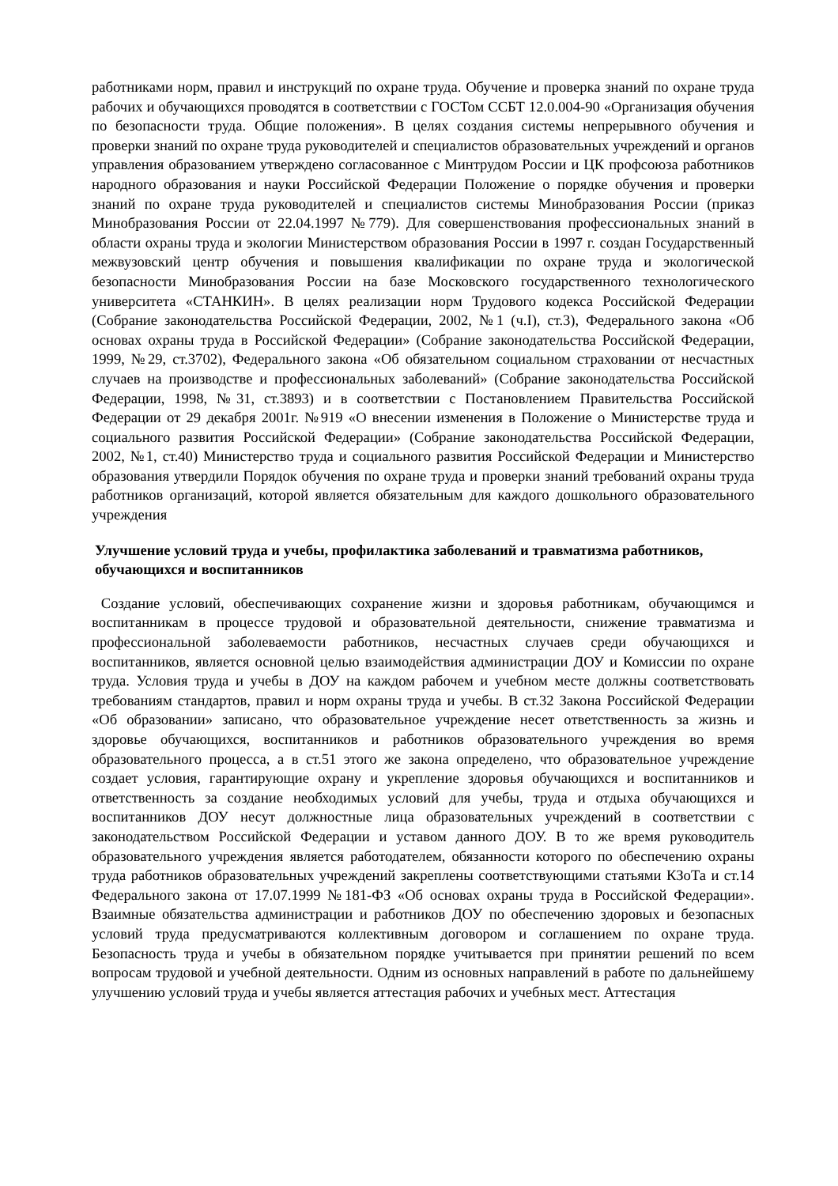работниками норм, правил и инструкций по охране труда. Обучение и проверка знаний по охране труда рабочих и обучающихся проводятся в соответствии с ГОСТом ССБТ 12.0.004-90 «Организация обучения по безопасности труда. Общие положения». В целях создания системы непрерывного обучения и проверки знаний по охране труда руководителей и специалистов образовательных учреждений и органов управления образованием утверждено согласованное с Минтрудом России и ЦК профсоюза работников народного образования и науки Российской Федерации Положение о порядке обучения и проверки знаний по охране труда руководителей и специалистов системы Минобразования России (приказ Минобразования России от 22.04.1997 №779). Для совершенствования профессиональных знаний в области охраны труда и экологии Министерством образования России в 1997 г. создан Государственный межвузовский центр обучения и повышения квалификации по охране труда и экологической безопасности Минобразования России на базе Московского государственного технологического университета «СТАНКИН». В целях реализации норм Трудового кодекса Российской Федерации (Собрание законодательства Российской Федерации, 2002, №1 (ч.I), ст.3), Федерального закона «Об основах охраны труда в Российской Федерации» (Собрание законодательства Российской Федерации, 1999, №29, ст.3702), Федерального закона «Об обязательном социальном страховании от несчастных случаев на производстве и профессиональных заболеваний» (Собрание законодательства Российской Федерации, 1998, №31, ст.3893) и в соответствии с Постановлением Правительства Российской Федерации от 29 декабря 2001г. №919 «О внесении изменения в Положение о Министерстве труда и социального развития Российской Федерации» (Собрание законодательства Российской Федерации, 2002, №1, ст.40) Министерство труда и социального развития Российской Федерации и Министерство образования утвердили Порядок обучения по охране труда и проверки знаний требований охраны труда работников организаций, которой является обязательным для каждого дошкольного образовательного учреждения
Улучшение условий труда и учебы, профилактика заболеваний и травматизма работников, обучающихся и воспитанников
Создание условий, обеспечивающих сохранение жизни и здоровья работникам, обучающимся и воспитанникам в процессе трудовой и образовательной деятельности, снижение травматизма и профессиональной заболеваемости работников, несчастных случаев среди обучающихся и воспитанников, является основной целью взаимодействия администрации ДОУ и Комиссии по охране труда. Условия труда и учебы в ДОУ на каждом рабочем и учебном месте должны соответствовать требованиям стандартов, правил и норм охраны труда и учебы. В ст.32 Закона Российской Федерации «Об образовании» записано, что образовательное учреждение несет ответственность за жизнь и здоровье обучающихся, воспитанников и работников образовательного учреждения во время образовательного процесса, а в ст.51 этого же закона определено, что образовательное учреждение создает условия, гарантирующие охрану и укрепление здоровья обучающихся и воспитанников и ответственность за создание необходимых условий для учебы, труда и отдыха обучающихся и воспитанников ДОУ несут должностные лица образовательных учреждений в соответствии с законодательством Российской Федерации и уставом данного ДОУ. В то же время руководитель образовательного учреждения является работодателем, обязанности которого по обеспечению охраны труда работников образовательных учреждений закреплены соответствующими статьями КЗоТа и ст.14 Федерального закона от 17.07.1999 №181-ФЗ «Об основах охраны труда в Российской Федерации». Взаимные обязательства администрации и работников ДОУ по обеспечению здоровых и безопасных условий труда предусматриваются коллективным договором и соглашением по охране труда. Безопасность труда и учебы в обязательном порядке учитывается при принятии решений по всем вопросам трудовой и учебной деятельности. Одним из основных направлений в работе по дальнейшему улучшению условий труда и учебы является аттестация рабочих и учебных мест. Аттестация